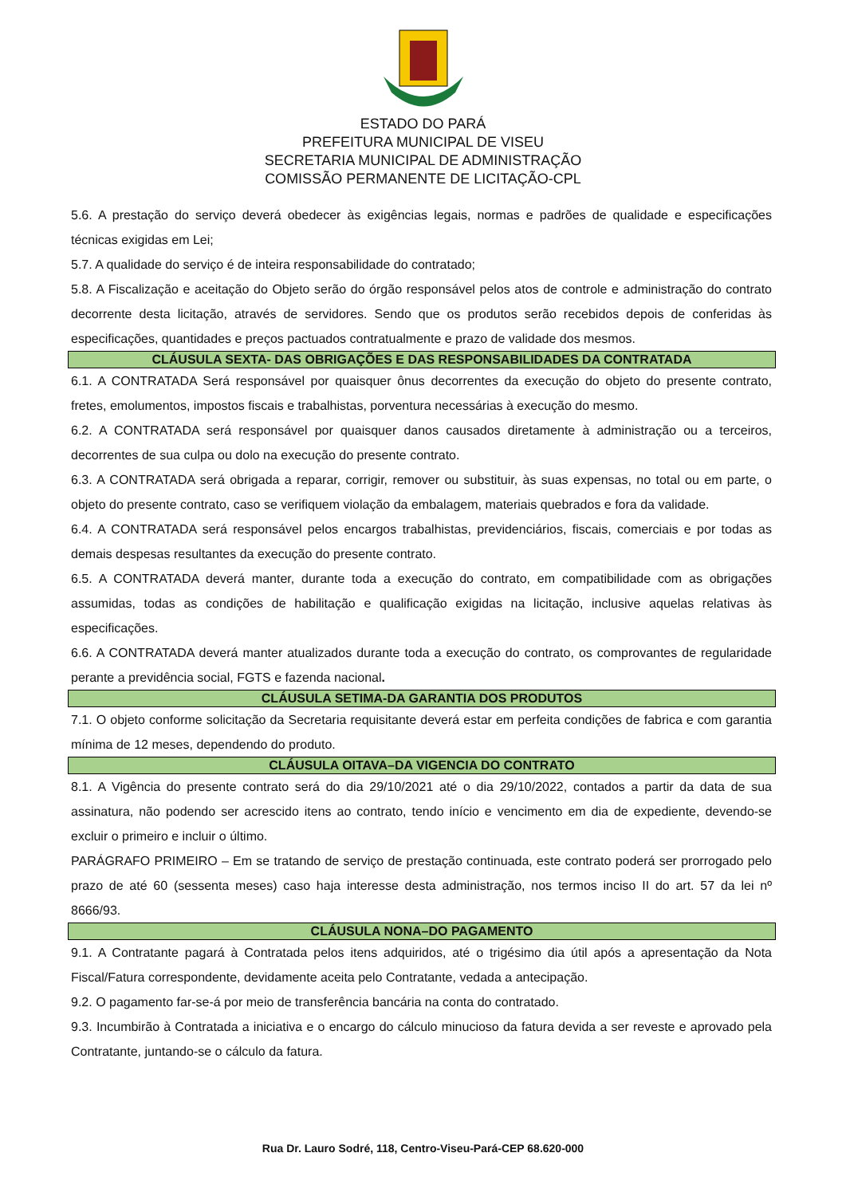ESTADO DO PARÁ
PREFEITURA MUNICIPAL DE VISEU
SECRETARIA MUNICIPAL DE ADMINISTRAÇÃO
COMISSÃO PERMANENTE DE LICITAÇÃO-CPL
5.6. A prestação do serviço deverá obedecer às exigências legais, normas e padrões de qualidade e especificações técnicas exigidas em Lei;
5.7. A qualidade do serviço é de inteira responsabilidade do contratado;
5.8. A Fiscalização e aceitação do Objeto serão do órgão responsável pelos atos de controle e administração do contrato decorrente desta licitação, através de servidores. Sendo que os produtos serão recebidos depois de conferidas às especificações, quantidades e preços pactuados contratualmente e prazo de validade dos mesmos.
CLÁUSULA SEXTA- DAS OBRIGAÇÕES E DAS RESPONSABILIDADES DA CONTRATADA
6.1. A CONTRATADA Será responsável por quaisquer ônus decorrentes da execução do objeto do presente contrato, fretes, emolumentos, impostos fiscais e trabalhistas, porventura necessárias à execução do mesmo.
6.2. A CONTRATADA será responsável por quaisquer danos causados diretamente à administração ou a terceiros, decorrentes de sua culpa ou dolo na execução do presente contrato.
6.3. A CONTRATADA será obrigada a reparar, corrigir, remover ou substituir, às suas expensas, no total ou em parte, o objeto do presente contrato, caso se verifiquem violação da embalagem, materiais quebrados e fora da validade.
6.4. A CONTRATADA será responsável pelos encargos trabalhistas, previdenciários, fiscais, comerciais e por todas as demais despesas resultantes da execução do presente contrato.
6.5. A CONTRATADA deverá manter, durante toda a execução do contrato, em compatibilidade com as obrigações assumidas, todas as condições de habilitação e qualificação exigidas na licitação, inclusive aquelas relativas às especificações.
6.6. A CONTRATADA deverá manter atualizados durante toda a execução do contrato, os comprovantes de regularidade perante a previdência social, FGTS e fazenda nacional.
CLÁUSULA SETIMA-DA GARANTIA DOS PRODUTOS
7.1. O objeto conforme solicitação da Secretaria requisitante deverá estar em perfeita condições de fabrica e com garantia mínima de 12 meses, dependendo do produto.
CLÁUSULA OITAVA–DA VIGENCIA DO CONTRATO
8.1. A Vigência do presente contrato será do dia 29/10/2021 até o dia 29/10/2022, contados a partir da data de sua assinatura, não podendo ser acrescido itens ao contrato, tendo início e vencimento em dia de expediente, devendo-se excluir o primeiro e incluir o último.
PARÁGRAFO PRIMEIRO – Em se tratando de serviço de prestação continuada, este contrato poderá ser prorrogado pelo prazo de até 60 (sessenta meses) caso haja interesse desta administração, nos termos inciso II do art. 57 da lei nº 8666/93.
CLÁUSULA NONA–DO PAGAMENTO
9.1. A Contratante pagará à Contratada pelos itens adquiridos, até o trigésimo dia útil após a apresentação da Nota Fiscal/Fatura correspondente, devidamente aceita pelo Contratante, vedada a antecipação.
9.2. O pagamento far-se-á por meio de transferência bancária na conta do contratado.
9.3. Incumbirão à Contratada a iniciativa e o encargo do cálculo minucioso da fatura devida a ser reveste e aprovado pela Contratante, juntando-se o cálculo da fatura.
Rua Dr. Lauro Sodré, 118, Centro-Viseu-Pará-CEP 68.620-000